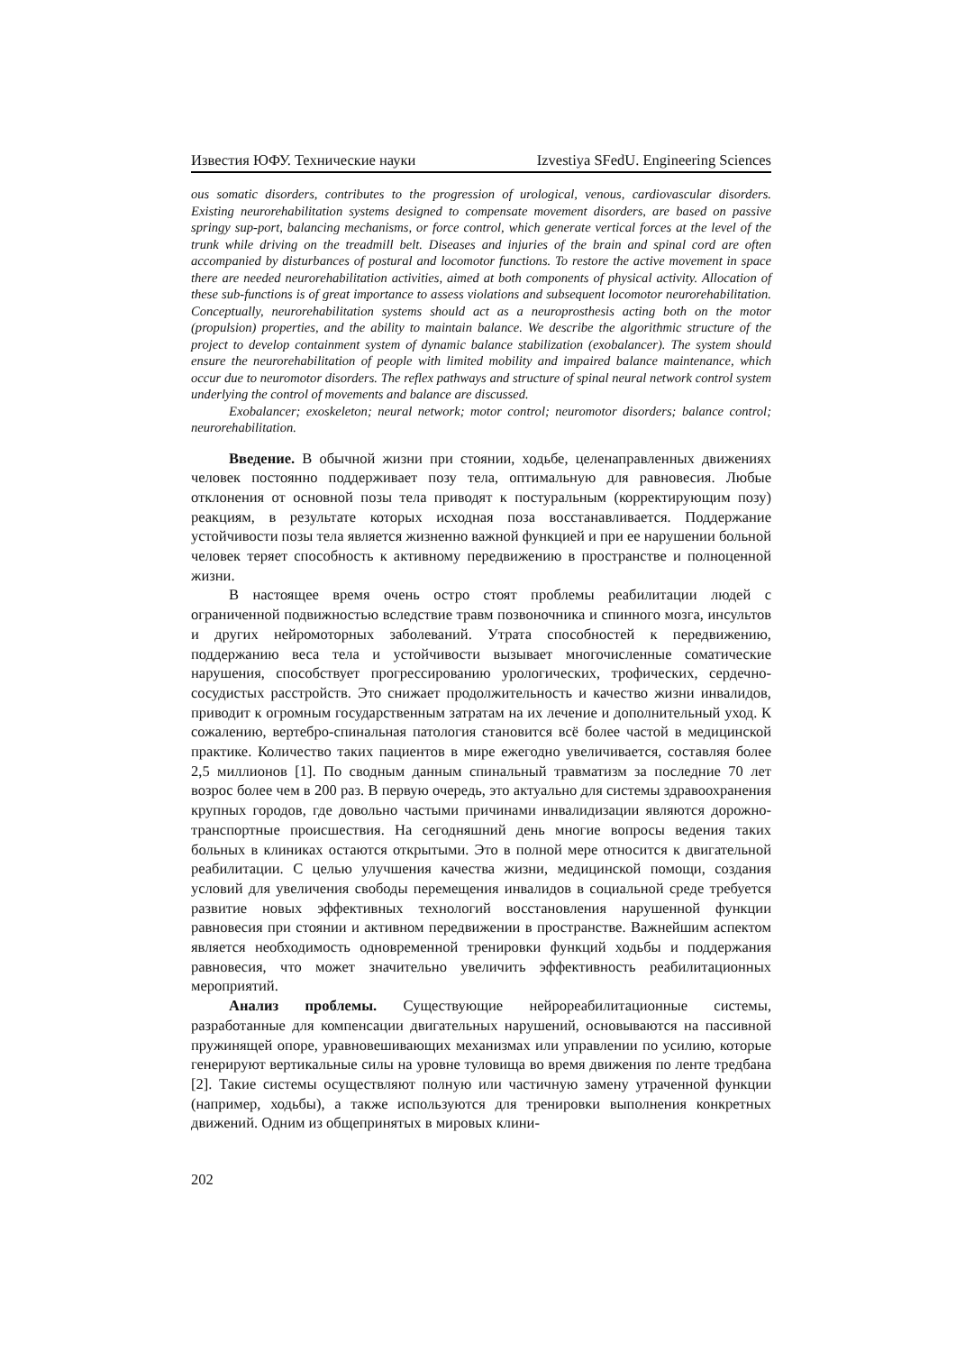Известия ЮФУ. Технические науки Izvestiya SFedU. Engineering Sciences
ous somatic disorders, contributes to the progression of urological, venous, cardiovascular disorders. Existing neurorehabilitation systems designed to compensate movement disorders, are based on passive springy sup-port, balancing mechanisms, or force control, which generate vertical forces at the level of the trunk while driving on the treadmill belt. Diseases and injuries of the brain and spinal cord are often accompanied by disturbances of postural and locomotor functions. To restore the active movement in space there are needed neurorehabilitation activities, aimed at both components of physical activity. Allocation of these sub-functions is of great importance to assess violations and subsequent locomotor neurorehabilitation. Conceptually, neurorehabilitation systems should act as a neuroprosthesis acting both on the motor (propulsion) properties, and the ability to maintain balance. We describe the algorithmic structure of the project to develop containment system of dynamic balance stabilization (exobalancer). The system should ensure the neurorehabilitation of people with limited mobility and impaired balance maintenance, which occur due to neuromotor disorders. The reflex pathways and structure of spinal neural network control system underlying the control of movements and balance are discussed.
Exobalancer; exoskeleton; neural network; motor control; neuromotor disorders; balance control; neurorehabilitation.
Введение. В обычной жизни при стоянии, ходьбе, целенаправленных движениях человек постоянно поддерживает позу тела, оптимальную для равновесия. Любые отклонения от основной позы тела приводят к постуральным (корректирующим позу) реакциям, в результате которых исходная поза восстанавливается. Поддержание устойчивости позы тела является жизненно важной функцией и при ее нарушении больной человек теряет способность к активному передвижению в пространстве и полноценной жизни.
В настоящее время очень остро стоят проблемы реабилитации людей с ограниченной подвижностью вследствие травм позвоночника и спинного мозга, инсультов и других нейромоторных заболеваний. Утрата способностей к передвижению, поддержанию веса тела и устойчивости вызывает многочисленные соматические нарушения, способствует прогрессированию урологических, трофических, сердечно-сосудистых расстройств. Это снижает продолжительность и качество жизни инвалидов, приводит к огромным государственным затратам на их лечение и дополнительный уход. К сожалению, вертебро-спинальная патология становится всё более частой в медицинской практике. Количество таких пациентов в мире ежегодно увеличивается, составляя более 2,5 миллионов [1]. По сводным данным спинальный травматизм за последние 70 лет возрос более чем в 200 раз. В первую очередь, это актуально для системы здравоохранения крупных городов, где довольно частыми причинами инвалидизации являются дорожно-транспортные происшествия. На сегодняшний день многие вопросы ведения таких больных в клиниках остаются открытыми. Это в полной мере относится к двигательной реабилитации. С целью улучшения качества жизни, медицинской помощи, создания условий для увеличения свободы перемещения инвалидов в социальной среде требуется развитие новых эффективных технологий восстановления нарушенной функции равновесия при стоянии и активном передвижении в пространстве. Важнейшим аспектом является необходимость одновременной тренировки функций ходьбы и поддержания равновесия, что может значительно увеличить эффективность реабилитационных мероприятий.
Анализ проблемы. Существующие нейрореабилитационные системы, разработанные для компенсации двигательных нарушений, основываются на пассивной пружинящей опоре, уравновешивающих механизмах или управлении по усилию, которые генерируют вертикальные силы на уровне туловища во время движения по ленте тредбана [2]. Такие системы осуществляют полную или частичную замену утраченной функции (например, ходьбы), а также используются для тренировки выполнения конкретных движений. Одним из общепринятых в мировых клини-
202